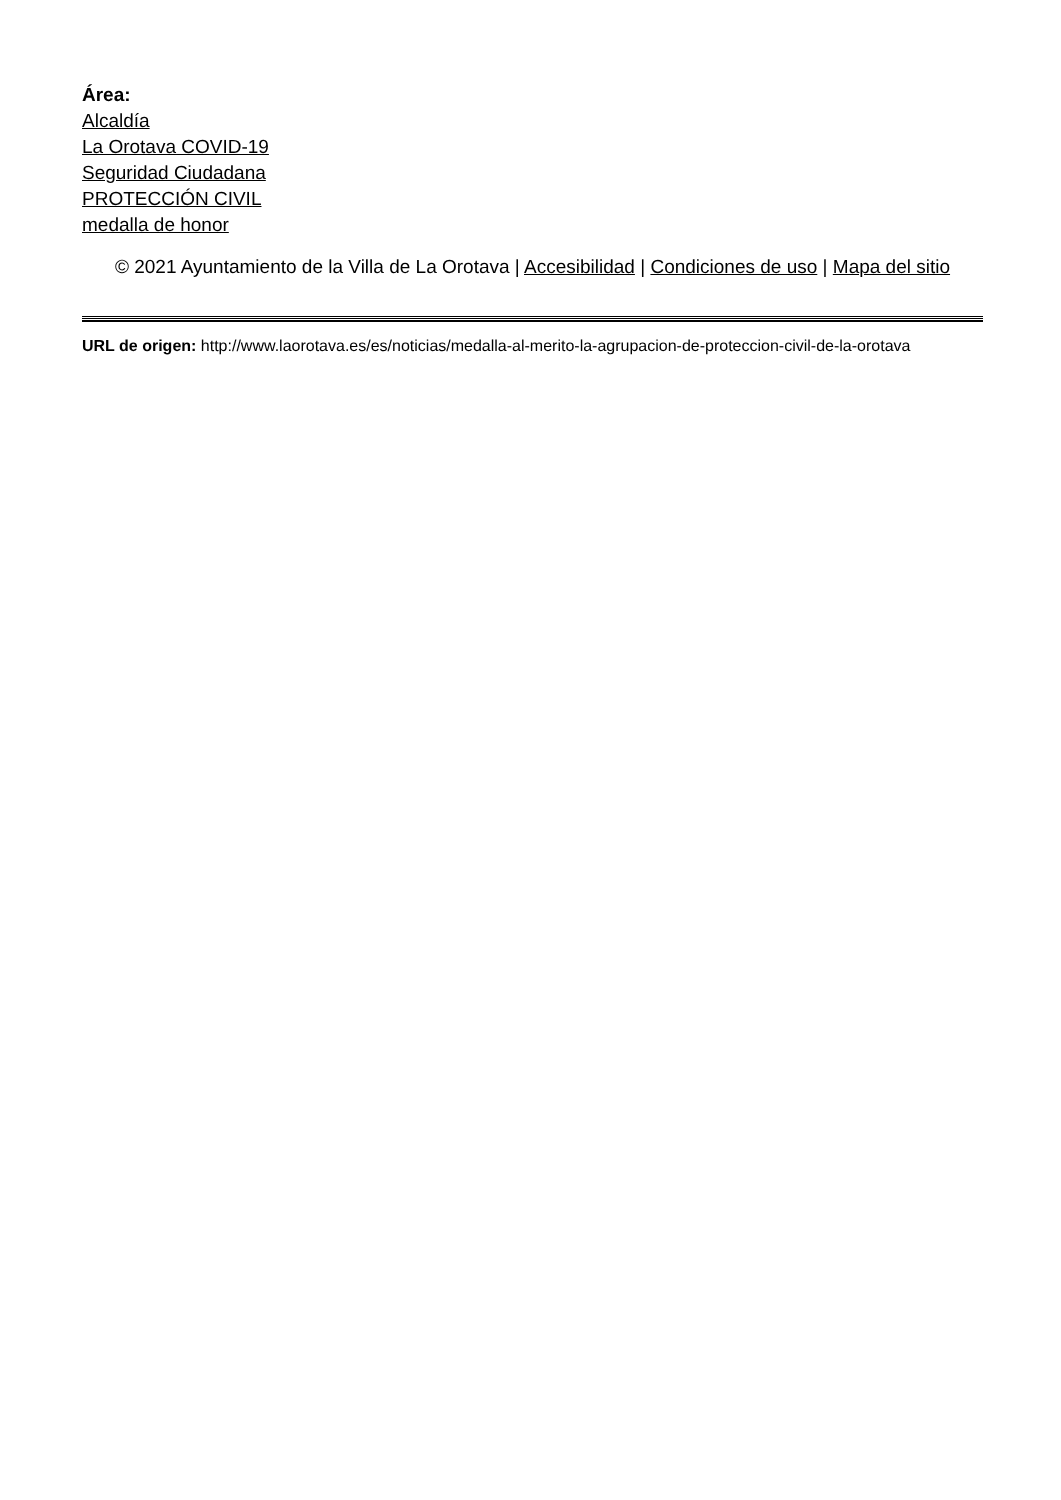Área:
Alcaldía
La Orotava COVID-19
Seguridad Ciudadana
PROTECCIÓN CIVIL
medalla de honor
© 2021 Ayuntamiento de la Villa de La Orotava | Accesibilidad | Condiciones de uso | Mapa del sitio
URL de origen: http://www.laorotava.es/es/noticias/medalla-al-merito-la-agrupacion-de-proteccion-civil-de-la-orotava